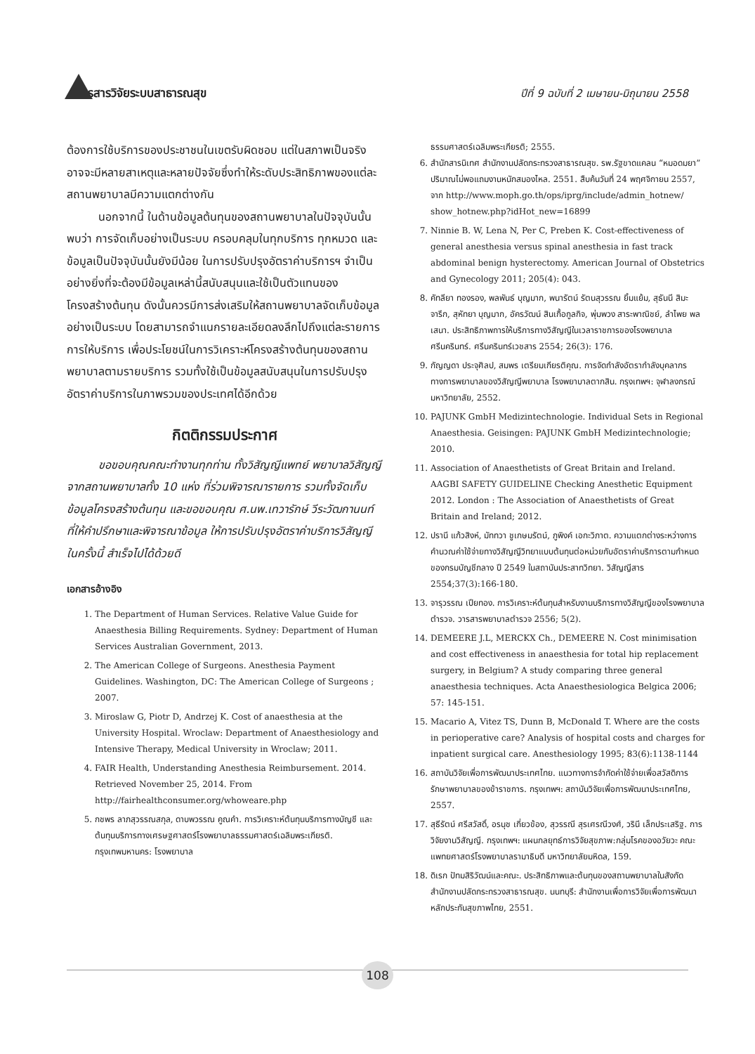วารสารวิจัยระบบสาธารณสุข ปีที่ 9 ฉบับที่ 2 เมษายน-มิถุนายน 2558
ต้องการใช้บริการของประชาชนในเขตรับผิดชอบ แต่ในสภาพเป็นจริงอาจจะมีหลายสาเหตุและหลายปัจจัยซึ่งทำให้ระดับประสิทธิภาพของแต่ละสถานพยาบาลมีความแตกต่างกัน
นอกจากนี้ ในด้านข้อมูลต้นทุนของสถานพยาบาลในปัจจุบันนั้น พบว่า การจัดเก็บอย่างเป็นระบบ ครอบคลุมในทุกบริการ ทุกหมวด และข้อมูลเป็นปัจจุบันนั้นยังมีน้อย ในการปรับปรุงอัตราค่าบริการฯ จำเป็นอย่างยิ่งที่จะต้องมีข้อมูลเหล่านี้สนับสนุนและใช้เป็นตัวแทนของโครงสร้างต้นทุน ดังนั้นควรมีการส่งเสริมให้สถานพยาบาลจัดเก็บข้อมูลอย่างเป็นระบบ โดยสามารถจำแนกรายละเอียดลงลึกไปถึงแต่ละรายการการให้บริการ เพื่อประโยชน์ในการวิเคราะห์โครงสร้างต้นทุนของสถานพยาบาลตามรายบริการ รวมทั้งใช้เป็นข้อมูลสนับสนุนในการปรับปรุงอัตราค่าบริการในภาพรวมของประเทศได้อีกด้วย
กิตติกรรมประกาศ
ขอขอบคุณคณะทำงานทุกท่าน ทั้งวิสัญญีแพทย์ พยาบาลวิสัญญี จากสถานพยาบาลทั้ง 10 แห่ง ที่ร่วมพิจารณารายการ รวมทั้งจัดเก็บข้อมูลโครงสร้างต้นทุน และขอขอบคุณ ศ.นพ.เทวารักษ์ วีระวัฒกานนท์ ที่ให้คำปรึกษาและพิจารณาข้อมูล ให้การปรับปรุงอัตราค่าบริการวิสัญญีในครั้งนี้ สำเร็จไปได้ด้วยดี
เอกสารอ้างอิง
1. The Department of Human Services. Relative Value Guide for Anaesthesia Billing Requirements. Sydney: Department of Human Services Australian Government, 2013.
2. The American College of Surgeons. Anesthesia Payment Guidelines. Washington, DC: The American College of Surgeons ; 2007.
3. Miroslaw G, Piotr D, Andrzej K. Cost of anaesthesia at the University Hospital. Wroclaw: Department of Anaesthesiology and Intensive Therapy, Medical University in Wroclaw; 2011.
4. FAIR Health, Understanding Anesthesia Reimbursement. 2014. Retrieved November 25, 2014. From http://fairhealthconsumer.org/whoweare.php
5. กชพร ลาภสุวรรณสกุล, ดาบพวรรณ คูณคำ. การวิเคราะห์ต้นทุนบริการทางบัญชี และต้นทุนบริการทางเศรษฐศาสตร์โรงพยาบาลธรรมศาสตร์เฉลิมพระเกียรติ. กรุงเทพมหานคร: โรงพยาบาล
ธรรมศาสตร์เฉลิมพระเกียรติ; 2555.
6. สำนักสารนิเทศ สำนักงานปลัดกระทรวงสาธารณสุข. รพ.รัฐขาดแคลน “หมอดมยา” ปริมาณไม่พอแถมงานหนักสมองไหล. 2551. สืบค้นวันที่ 24 พฤศจิกายน 2557, จาก http://www.moph.go.th/ops/iprg/include/admin_hotnew/ show_hotnew.php?idHot_new=16899
7. Ninnie B. W, Lena N, Per C, Preben K. Cost-effectiveness of general anesthesia versus spinal anesthesia in fast track abdominal benign hysterectomy. American Journal of Obstetrics and Gynecology 2011; 205(4): 043.
8. คัทลียา ทองรอง, พลพันธ์ บุญมาก, พนารัตน์ รัตนสุวรรณ ยิ้มแย้ม, สุธันนี สิมะจารึก, สุหัทยา บุญมาก, อัครวัฒน์ สินเกื้อกูลกิจ, พุ่มพวง สาระพาณิชย์, ลำไพย พลเสนา. ประสิทธิภาพการให้บริการทางวิสัญญีในเวลาราชการของโรงพยาบาลศรีนครินทร์. ศรีนครินทร์เวชสาร 2554; 26(3): 176.
9. กัญญดา ประจุศิลป, สมพร เตรียมเกียรติคุณ. การจัดกำลังอัตรากำลังบุคลากรทางการพยาบาลของวิสัญญีพยาบาล โรงพยาบาลตากสิน. กรุงเทพฯ: จุฬาลงกรณ์มหาวิทยาลัย, 2552.
10. PAJUNK GmbH Medizintechnologie. Individual Sets in Regional Anaesthesia. Geisingen: PAJUNK GmbH Medizintechnologie; 2010.
11. Association of Anaesthetists of Great Britain and Ireland. AAGBI SAFETY GUIDELINE Checking Anesthetic Equipment 2012. London : The Association of Anaesthetists of Great Britain and Ireland; 2012.
12. ปรานี แก้วสิงห์, มัททวา ชูเกษมรัตน์, ภูพิงค์ เอกะวิภาต. ความแตกต่างระหว่างการคำนวณค่าใช้จ่ายทางวิสัญญีวิทยาแบบต้นทุนต่อหน่วยกับอัตราค่าบริการตามกำหนดของกรมบัญชีกลาง ปี 2549 ในสถาบันประสาทวิทยา. วิสัญญีสาร 2554;37(3):166-180.
13. จารุวรรณ เปียทอง. การวิเคราะห์ต้นทุนสำหรับงานบริการทางวิสัญญีของโรงพยาบาลตำรวจ. วารสารพยาบาลตำรวจ 2556; 5(2).
14. DEMEERE J.L, MERCKX Ch., DEMEERE N. Cost minimisation and cost effectiveness in anaesthesia for total hip replacement surgery, in Belgium? A study comparing three general anaesthesia techniques. Acta Anaesthesiologica Belgica 2006; 57: 145-151.
15. Macario A, Vitez TS, Dunn B, McDonald T. Where are the costs in perioperative care? Analysis of hospital costs and charges for inpatient surgical care. Anesthesiology 1995; 83(6):1138-1144
16. สถาบันวิจัยเพื่อการพัฒนาประเทศไทย. แนวทางการจำกัดค่าใช้จ่ายเพื่อสวัสดิการรักษาพยาบาลของข้าราชการ. กรุงเทพฯ: สถาบันวิจัยเพื่อการพัฒนาประเทศไทย, 2557.
17. สุธีรัตน์ ศรีสวัสดิ์, อรนุช เกี่ยวข้อง, สุวรรณี สุรเศรณีวงศ์, วรินี เล็กประเสริฐ. การวิจัยงานวิสัญญี. กรุงเทพฯ: แผนกลยุทธ์การวิจัยสุขภาพ:กลุ่มโรคของอวัยวะ คณะแพทยศาสตร์โรงพยาบาลรามาธิบดี มหาวิทยาลัยมหิดล, 159.
18. ดิเรก ปัทมสิริวัฒน์และคณะ. ประสิทธิภาพและต้นทุนของสถานพยาบาลในสังกัดสำนักงานปลัดกระทรวงสาธารณสุข. นนทบุรี: สำนักงานเพื่อการวิจัยเพื่อการพัฒนาหลักประกันสุขภาพไทย, 2551.
108